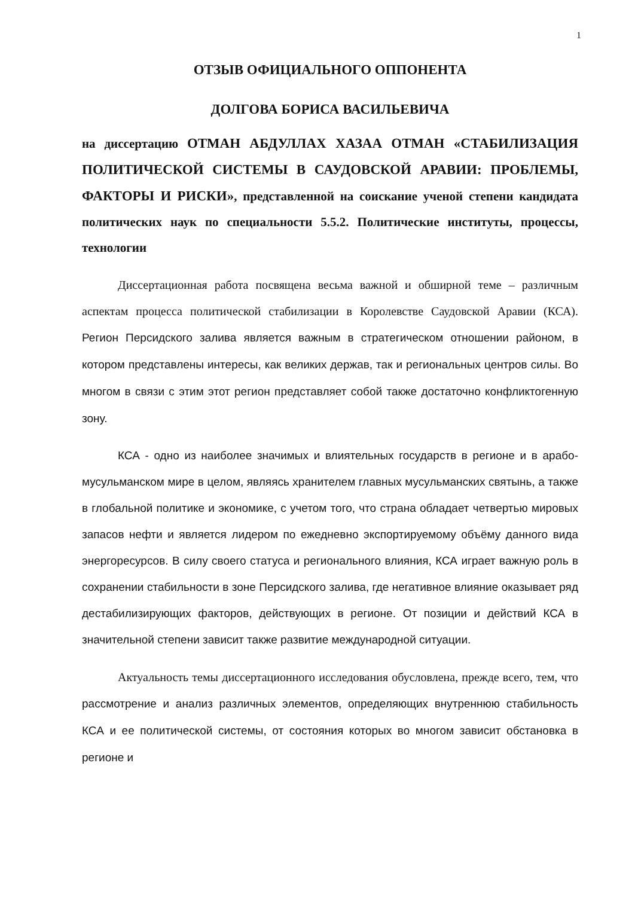1
ОТЗЫВ ОФИЦИАЛЬНОГО ОППОНЕНТА
ДОЛГОВА БОРИСА ВАСИЛЬЕВИЧА
на диссертацию ОТМАН АБДУЛЛАХ ХАЗАА ОТМАН «СТАБИЛИЗАЦИЯ ПОЛИТИЧЕСКОЙ СИСТЕМЫ В САУДОВСКОЙ АРАВИИ: ПРОБЛЕМЫ, ФАКТОРЫ И РИСКИ», представленной на соискание ученой степени кандидата политических наук по специальности 5.5.2. Политические институты, процессы, технологии
Диссертационная работа посвящена весьма важной и обширной теме – различным аспектам процесса политической стабилизации в Королевстве Саудовской Аравии (КСА). Регион Персидского залива является важным в стратегическом отношении районом, в котором представлены интересы, как великих держав, так и региональных центров силы. Во многом в связи с этим этот регион представляет собой также достаточно конфликтогенную зону.
КСА - одно из наиболее значимых и влиятельных государств в регионе и в арабо-мусульманском мире в целом, являясь хранителем главных мусульманских святынь, а также в глобальной политике и экономике, с учетом того, что страна обладает четвертью мировых запасов нефти и является лидером по ежедневно экспортируемому объёму данного вида энергоресурсов. В силу своего статуса и регионального влияния, КСА играет важную роль в сохранении стабильности в зоне Персидского залива, где негативное влияние оказывает ряд дестабилизирующих факторов, действующих в регионе. От позиции и действий КСА в значительной степени зависит также развитие международной ситуации.
Актуальность темы диссертационного исследования обусловлена, прежде всего, тем, что рассмотрение и анализ различных элементов, определяющих внутреннюю стабильность КСА и ее политической системы, от состояния которых во многом зависит обстановка в регионе и